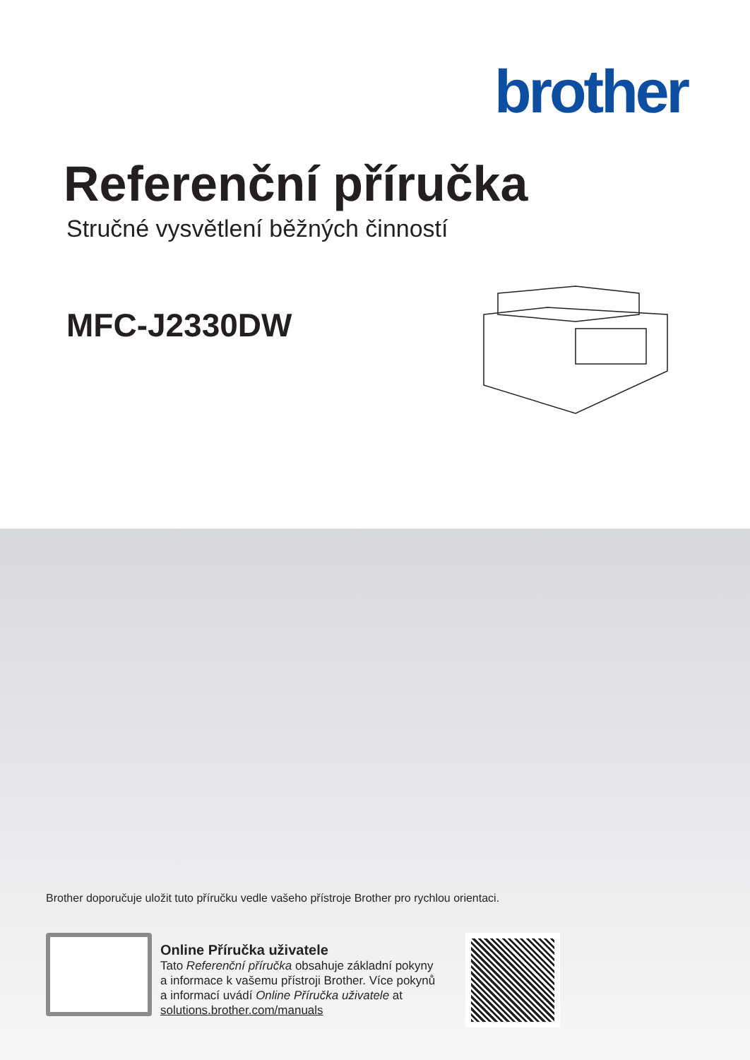brother
Referenční příručka
Stručné vysvětlení běžných činností
MFC-J2330DW
Brother doporučuje uložit tuto příručku vedle vašeho přístroje Brother pro rychlou orientaci.
Online Příručka uživatele
Tato Referenční příručka obsahuje základní pokyny a informace k vašemu přístroji Brother. Více pokynů a informací uvádí Online Příručka uživatele at solutions.brother.com/manuals